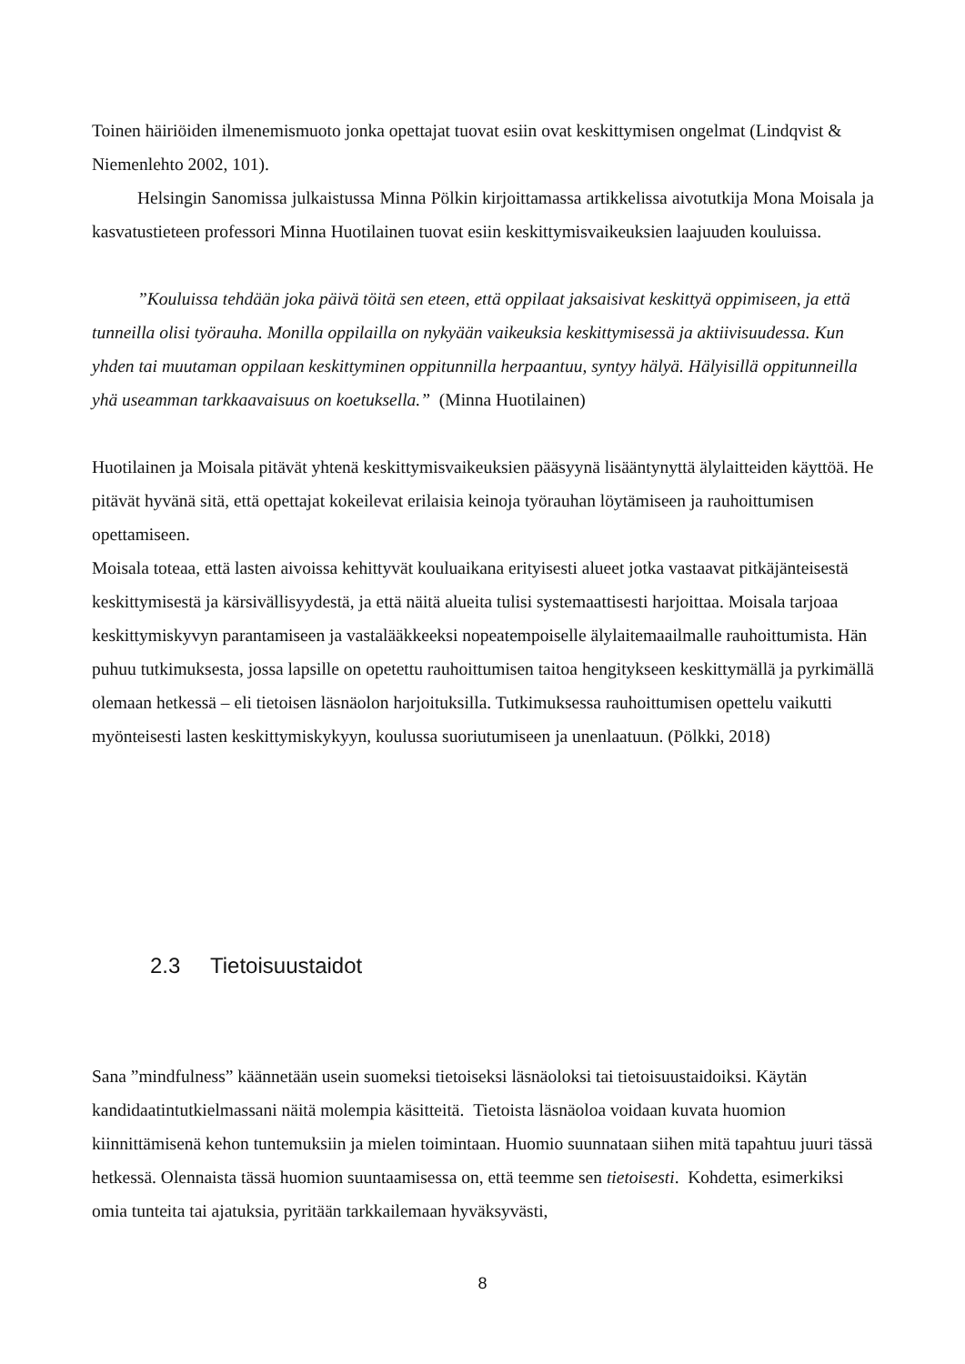Toinen häiriöiden ilmenemismuoto jonka opettajat tuovat esiin ovat keskittymisen ongelmat (Lindqvist & Niemenlehto 2002, 101).
Helsingin Sanomissa julkaistussa Minna Pölkin kirjoittamassa artikkelissa aivotutkija Mona Moisala ja kasvatustieteen professori Minna Huotilainen tuovat esiin keskittymisvaikeuksien laajuuden kouluissa.
”Kouluissa tehdään joka päivä töitä sen eteen, että oppilaat jaksaisivat keskittyä oppimiseen, ja että tunneilla olisi työrauha. Monilla oppilailla on nykyään vaikeuksia keskittymisessä ja aktiivisuudessa. Kun yhden tai muutaman oppilaan keskittyminen oppitunnilla herpaantuu, syntyy hälyä. Hälyisillä oppitunneilla yhä useamman tarkkaavaisuus on koetuksella.” (Minna Huotilainen)
Huotilainen ja Moisala pitävät yhtenä keskittymisvaikeuksien pääsyynä lisääntynyttä älylaitteiden käyttöä. He pitävät hyvänä sitä, että opettajat kokeilevat erilaisia keinoja työrauhan löytämiseen ja rauhoittumisen opettamiseen.
Moisala toteaa, että lasten aivoissa kehittyvät kouluaikana erityisesti alueet jotka vastaavat pitkäjänteisestä keskittymisestä ja kärsivällisyydestä, ja että näitä alueita tulisi systemaattisesti harjoittaa. Moisala tarjoaa keskittymiskyvyn parantamiseen ja vastalääkkeeksi nopeatempoiselle älylaitemaailmalle rauhoittumista. Hän puhuu tutkimuksesta, jossa lapsille on opetettu rauhoittumisen taitoa hengitykseen keskittymällä ja pyrkimällä olemaan hetkessä – eli tietoisen läsnäolon harjoituksilla. Tutkimuksessa rauhoittumisen opettelu vaikutti myönteisesti lasten keskittymiskykyyn, koulussa suoriutumiseen ja unenlaatuun. (Pölkki, 2018)
2.3 Tietoisuustaidot
Sana ”mindfulness” käännetään usein suomeksi tietoiseksi läsnäoloksi tai tietoisuustaidoiksi. Käytän kandidaatintutkielmassani näitä molempia käsitteitä. Tietoista läsnäoloa voidaan kuvata huomion kiinnittämisenä kehon tuntemuksiin ja mielen toimintaan. Huomio suunnataan siihen mitä tapahtuu juuri tässä hetkessä. Olennaista tässä huomion suuntaamisessa on, että teemme sen tietoisesti. Kohdetta, esimerkiksi omia tunteita tai ajatuksia, pyritään tarkkailemaan hyväksyvästi,
8